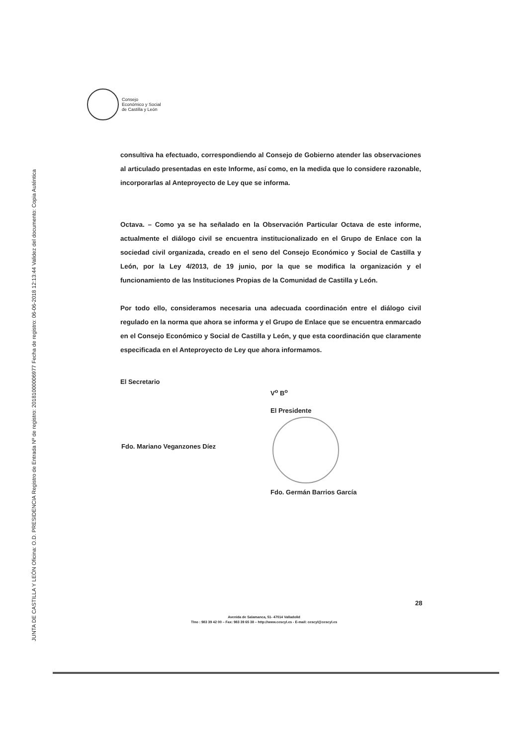JUNTA DE CASTILLA Y LEÓN Oficina: O.D. PRESIDENCIA Registro de Entrada Nº de registro: 20181000006977 Fecha de registro: 06-06-2018 12:13:44 Validez del documento: Copia Auténtica
Consejo
Económico y Social
de Castilla y León
consultiva ha efectuado, correspondiendo al Consejo de Gobierno atender las observaciones al articulado presentadas en este Informe, así como, en la medida que lo considere razonable, incorporarlas al Anteproyecto de Ley que se informa.
Octava. – Como ya se ha señalado en la Observación Particular Octava de este informe, actualmente el diálogo civil se encuentra institucionalizado en el Grupo de Enlace con la sociedad civil organizada, creado en el seno del Consejo Económico y Social de Castilla y León, por la Ley 4/2013, de 19 junio, por la que se modifica la organización y el funcionamiento de las Instituciones Propias de la Comunidad de Castilla y León.
Por todo ello, consideramos necesaria una adecuada coordinación entre el diálogo civil regulado en la norma que ahora se informa y el Grupo de Enlace que se encuentra enmarcado en el Consejo Económico y Social de Castilla y León, y que esta coordinación que claramente especificada en el Anteproyecto de Ley que ahora informamos.
El Secretario
Fdo. Mariano Veganzones Díez
V<sup>o</sup> B<sup>o</sup>
El Presidente
Fdo. Germán Barrios García
28
Avenida de Salamanca, 51- 47014 Valladolid
Tlno : 983 39 42 00 – Fax: 983 39 65 38 – http://www.cescyl.es - E-mail: cescyl@cescyl.es